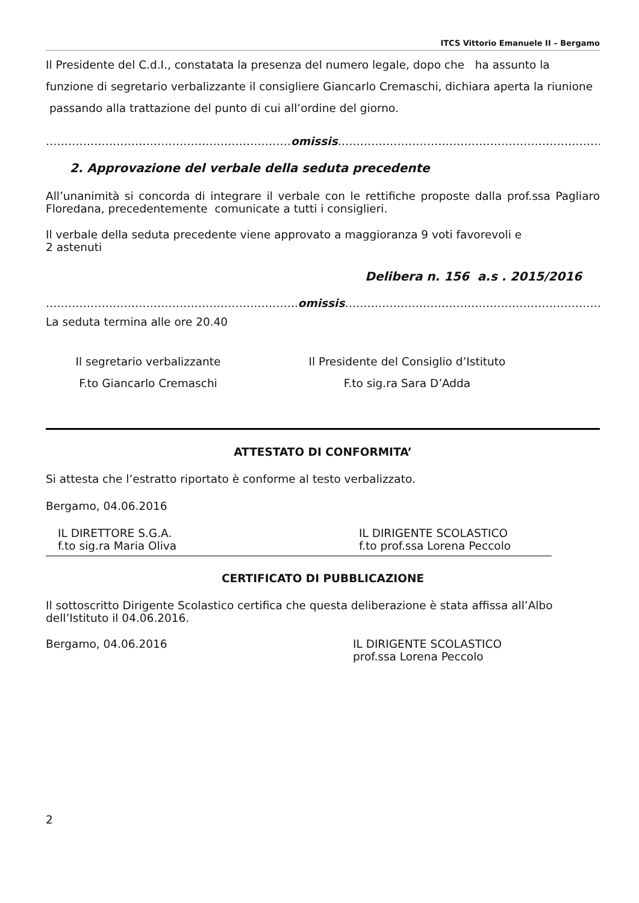ITCS Vittorio Emanuele II – Bergamo
Il Presidente del C.d.I., constatata la presenza del numero legale, dopo che ha assunto la funzione di segretario verbalizzante il consigliere Giancarlo Cremaschi, dichiara aperta la riunione passando alla trattazione del punto di cui all’ordine del giorno.
…………………………………………………………omissis………………………………………………………………………………
2. Approvazione del verbale della seduta precedente
All’unanimità si concorda di integrare il verbale con le rettifiche proposte dalla prof.ssa Pagliaro Floredana, precedentemente comunicate a tutti i consiglieri.
Il verbale della seduta precedente viene approvato a maggioranza 9 voti favorevoli e
2 astenuti
Delibera n. 156 a.s . 2015/2016
…………………………………………………………..omissis………………………………………………………………………………
La seduta termina alle ore 20.40
Il segretario verbalizzante
F.to Giancarlo Cremaschi
Il Presidente del Consiglio d’Istituto
F.to sig.ra Sara D’Adda
ATTESTATO DI CONFORMITA’
Si attesta che l’estratto riportato è conforme al testo verbalizzato.
Bergamo, 04.06.2016
IL DIRETTORE S.G.A.
f.to sig.ra Maria Oliva
IL DIRIGENTE SCOLASTICO
f.to prof.ssa Lorena Peccolo
CERTIFICATO DI PUBBLICAZIONE
Il sottoscritto Dirigente Scolastico certifica che questa deliberazione è stata affissa all’Albo dell’Istituto il 04.06.2016.
Bergamo, 04.06.2016 IL DIRIGENTE SCOLASTICO
prof.ssa Lorena Peccolo
2